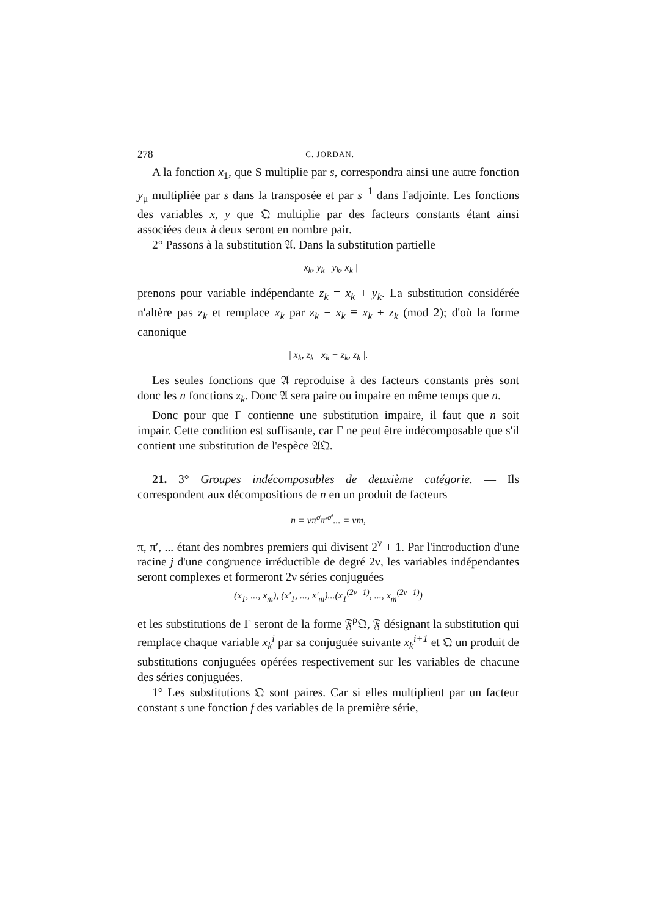278 C. JORDAN.
A la fonction x<sub>1</sub>, que S multiplie par s, correspondra ainsi une autre fonction y<sub>μ</sub> multipliée par s dans la transposée et par s<sup>−1</sup> dans l'adjointe. Les fonctions des variables x, y que 𝔔 multiplie par des facteurs constants étant ainsi associées deux à deux seront en nombre pair.
2° Passons à la substitution 𝔄. Dans la substitution partielle
| x<sub>k</sub>, y<sub>k</sub> y<sub>k</sub>, x<sub>k</sub> |
prenons pour variable indépendante z<sub>k</sub> = x<sub>k</sub> + y<sub>k</sub>. La substitution considérée n'altère pas z<sub>k</sub> et remplace x<sub>k</sub> par z<sub>k</sub> − x<sub>k</sub> ≡ x<sub>k</sub> + z<sub>k</sub> (mod 2); d'où la forme canonique
| x<sub>k</sub>, z<sub>k</sub> x<sub>k</sub> + z<sub>k</sub>, z<sub>k</sub> |.
Les seules fonctions que 𝔄 reproduise à des facteurs constants près sont donc les n fonctions z<sub>k</sub>. Donc 𝔄 sera paire ou impaire en même temps que n.
Donc pour que Γ contienne une substitution impaire, il faut que n soit impair. Cette condition est suffisante, car Γ ne peut être indécomposable que s'il contient une substitution de l'espèce 𝔄𝔔.
21. 3° Groupes indécomposables de deuxième catégorie. — Ils correspondent aux décompositions de n en un produit de facteurs
n = νπ<sup>σ</sup>π′<sup>σ′</sup>... = νm,
π, π′, ... étant des nombres premiers qui divisent 2<sup>ν</sup> + 1. Par l'introduction d'une racine j d'une congruence irréductible de degré 2ν, les variables indépendantes seront complexes et formeront 2ν séries conjuguées
(x<sub>1</sub>, ..., x<sub>m</sub>), (x′<sub>1</sub>, ..., x′<sub>m</sub>)...(x<sub>1</sub><sup>(2ν−1)</sup>, ..., x<sub>m</sub><sup>(2ν−1)</sup>)
et les substitutions de Γ seront de la forme 𝔉<sup>ρ</sup>𝔔, 𝔉 désignant la substitution qui remplace chaque variable x<sub>k</sub><sup>i</sup> par sa conjuguée suivante x<sub>k</sub><sup>i+1</sup> et 𝔔 un produit de substitutions conjuguées opérées respectivement sur les variables de chacune des séries conjuguées.
1° Les substitutions 𝔔 sont paires. Car si elles multiplient par un facteur constant s une fonction f des variables de la première série,